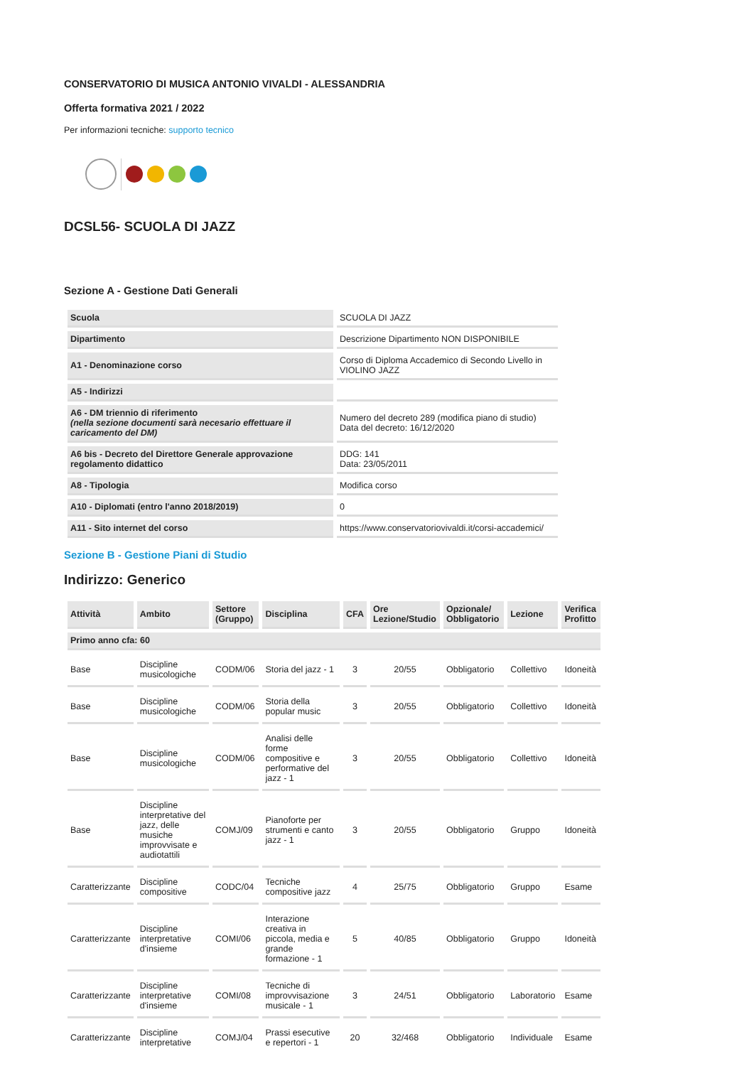CONSERVATORIO DI MUSICA ANTONIO VIVALDI - ALESSANDRIA
Offerta formativa 2021 / 2022
Per informazioni tecniche: supporto tecnico
DCSL56- SCUOLA DI JAZZ
Sezione A - Gestione Dati Generali
| Scuola | SCUOLA DI JAZZ |
| Dipartimento | Descrizione Dipartimento NON DISPONIBILE |
| A1 - Denominazione corso | Corso di Diploma Accademico di Secondo Livello in VIOLINO JAZZ |
| A5 - Indirizzi | |
| A6 - DM triennio di riferimento (nella sezione documenti sarà necesario effettuare il caricamento del DM) | Numero del decreto 289 (modifica piano di studio) Data del decreto: 16/12/2020 |
| A6 bis - Decreto del Direttore Generale approvazione regolamento didattico | DDG: 141 Data: 23/05/2011 |
| A8 - Tipologia | Modifica corso |
| A10 - Diplomati (entro l'anno 2018/2019) | 0 |
| A11 - Sito internet del corso | https://www.conservatoriovivaldi.it/corsi-accademici/ |
Sezione B - Gestione Piani di Studio
Indirizzo: Generico
| Attività | Ambito | Settore (Gruppo) | Disciplina | CFA | Ore Lezione/Studio | Opzionale/ Obbligatorio | Lezione | Verifica Profitto |
| --- | --- | --- | --- | --- | --- | --- | --- | --- |
| Primo anno cfa: 60 | | | | | | | | |
| Base | Discipline musicologiche | CODM/06 | Storia del jazz - 1 | 3 | 20/55 | Obbligatorio | Collettivo | Idoneità |
| Base | Discipline musicologiche | CODM/06 | Storia della popular music | 3 | 20/55 | Obbligatorio | Collettivo | Idoneità |
| Base | Discipline musicologiche | CODM/06 | Analisi delle forme compositive e performative del jazz - 1 | 3 | 20/55 | Obbligatorio | Collettivo | Idoneità |
| Base | Discipline interpretative del jazz, delle musiche improvvisate e audiotattili | COMJ/09 | Pianoforte per strumenti e canto jazz - 1 | 3 | 20/55 | Obbligatorio | Gruppo | Idoneità |
| Caratterizzante | Discipline compositive | CODC/04 | Tecniche compositive jazz | 4 | 25/75 | Obbligatorio | Gruppo | Esame |
| Caratterizzante | Discipline interpretative d'insieme | COMI/06 | Interazione creativa in piccola, media e grande formazione - 1 | 5 | 40/85 | Obbligatorio | Gruppo | Idoneità |
| Caratterizzante | Discipline interpretative d'insieme | COMI/08 | Tecniche di improvvisazione musicale - 1 | 3 | 24/51 | Obbligatorio | Laboratorio | Esame |
| Caratterizzante | Discipline interpretative | COMJ/04 | Prassi esecutive e repertori - 1 | 20 | 32/468 | Obbligatorio | Individuale | Esame |